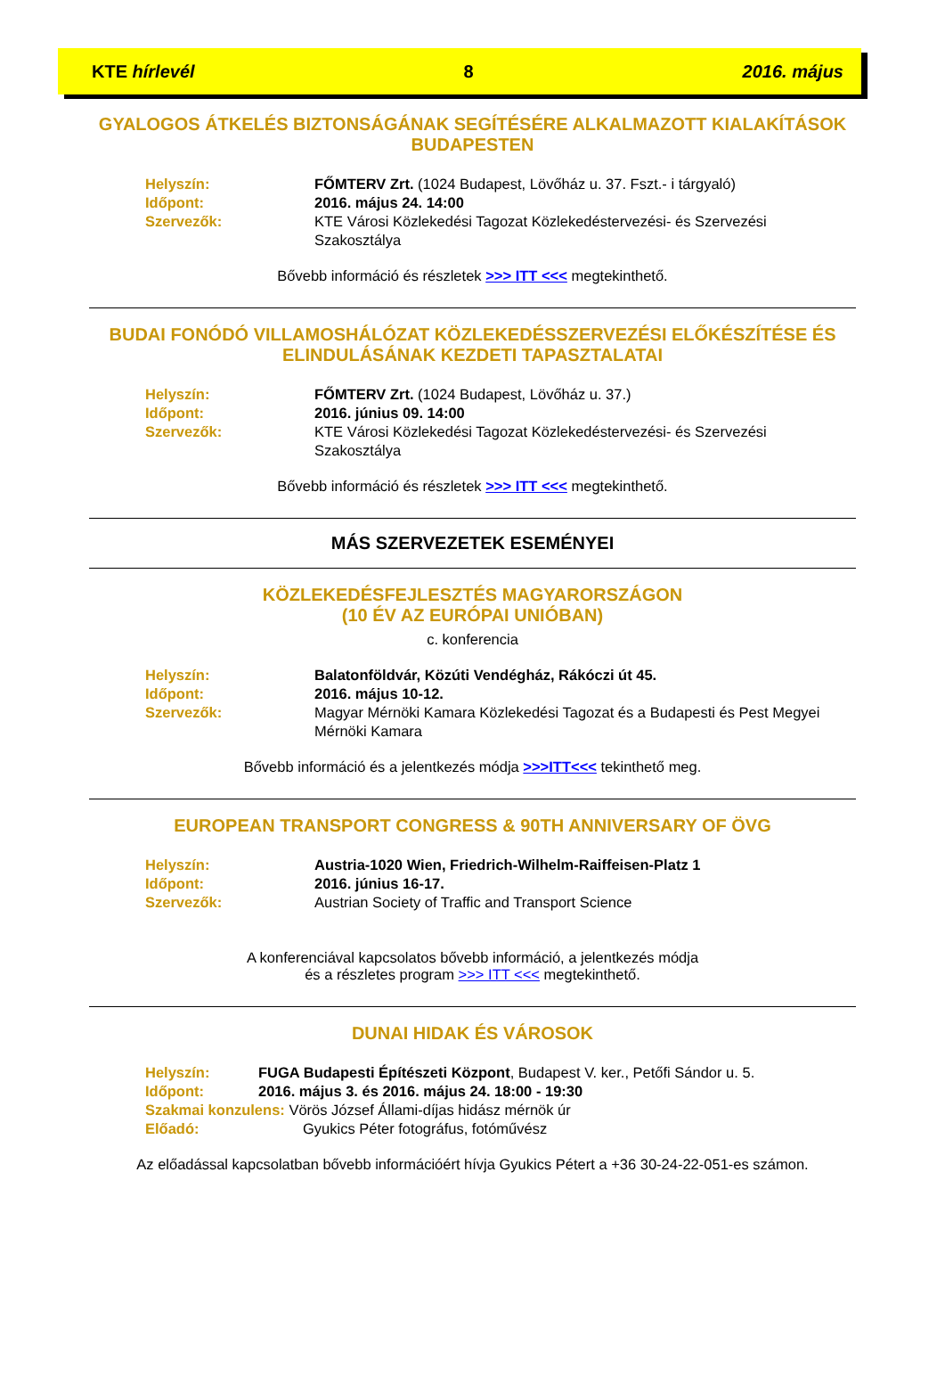KTE hírlevél 8 2016. május
GYALOGOS ÁTKELÉS BIZTONSÁGÁNAK SEGÍTÉSÉRE ALKALMAZOTT KIALAKÍTÁSOK BUDAPESTEN
| Helyszín: | FŐMTERV Zrt. (1024 Budapest, Lövőház u. 37. Fszt.- i tárgyaló) |
| Időpont: | 2016. május 24. 14:00 |
| Szervezők: | KTE Városi Közlekedési Tagozat Közlekedéstervezési- és Szervezési Szakosztálya |
Bővebb információ és részletek >>> ITT <<< megtekinthető.
BUDAI FONÓDÓ VILLAMOSHÁLÓZAT KÖZLEKEDÉSSZERVEZÉSI ELŐKÉSZÍTÉSE ÉS ELINDULÁSÁNAK KEZDETI TAPASZTALATAI
| Helyszín: | FŐMTERV Zrt. (1024 Budapest, Lövőház u. 37.) |
| Időpont: | 2016. június 09. 14:00 |
| Szervezők: | KTE Városi Közlekedési Tagozat Közlekedéstervezési- és Szervezési Szakosztálya |
Bővebb információ és részletek >>> ITT <<< megtekinthető.
MÁS SZERVEZETEK ESEMÉNYEI
KÖZLEKEDÉSFEJLESZTÉS MAGYARORSZÁGON
(10 ÉV AZ EURÓPAI UNIÓBAN)
c. konferencia
| Helyszín: | Balatonföldvár, Közúti Vendégház, Rákóczi út 45. |
| Időpont: | 2016. május 10-12. |
| Szervezők: | Magyar Mérnöki Kamara Közlekedési Tagozat és a Budapesti és Pest Megyei Mérnöki Kamara |
Bővebb információ és a jelentkezés módja >>>ITT<<< tekinthető meg.
EUROPEAN TRANSPORT CONGRESS & 90TH ANNIVERSARY OF ÖVG
| Helyszín: | Austria-1020 Wien, Friedrich-Wilhelm-Raiffeisen-Platz 1 |
| Időpont: | 2016. június 16-17. |
| Szervezők: | Austrian Society of Traffic and Transport Science |
A konferenciával kapcsolatos bővebb információ, a jelentkezés módja
és a részletes program >>> ITT <<< megtekinthető.
DUNAI HIDAK ÉS VÁROSOK
| Helyszín: | FUGA Budapesti Építészeti Központ , Budapest V. ker., Petőfi Sándor u. 5. |
| Időpont: | 2016. május 3. és 2016. május 24. 18:00 - 19:30 |
Szakmai konzulens: Vörös József Állami-díjas hidász mérnök úr
Előadó: Gyukics Péter fotográfus, fotóművész
Az előadással kapcsolatban bővebb információért hívja Gyukics Pétert a +36 30-24-22-051-es számon.